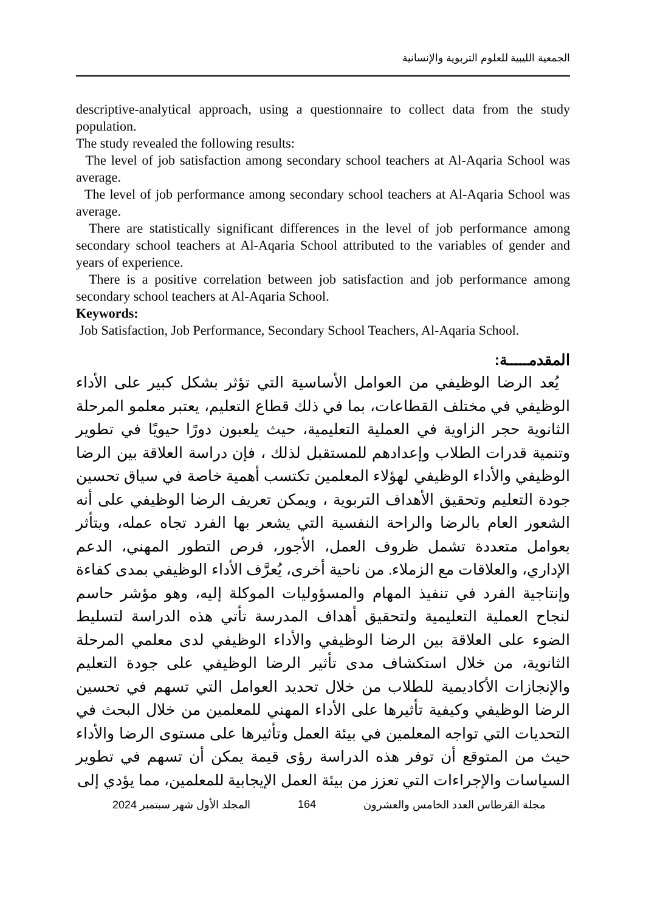الجمعية الليبية للعلوم التربوية والإنسانية
descriptive-analytical approach, using a questionnaire to collect data from the study population.
The study revealed the following results:
The level of job satisfaction among secondary school teachers at Al-Aqaria School was average.
The level of job performance among secondary school teachers at Al-Aqaria School was average.
There are statistically significant differences in the level of job performance among secondary school teachers at Al-Aqaria School attributed to the variables of gender and years of experience.
There is a positive correlation between job satisfaction and job performance among secondary school teachers at Al-Aqaria School.
Keywords:
Job Satisfaction, Job Performance, Secondary School Teachers, Al-Aqaria School.
المقدمـــــة:
يُعد الرضا الوظيفي من العوامل الأساسية التي تؤثر بشكل كبير على الأداء الوظيفي في مختلف القطاعات، بما في ذلك قطاع التعليم، يعتبر معلمو المرحلة الثانوية حجر الزاوية في العملية التعليمية، حيث يلعبون دورًا حيويًا في تطوير وتنمية قدرات الطلاب وإعدادهم للمستقبل لذلك ، فإن دراسة العلاقة بين الرضا الوظيفي والأداء الوظيفي لهؤلاء المعلمين تكتسب أهمية خاصة في سياق تحسين جودة التعليم وتحقيق الأهداف التربوية ، ويمكن تعريف الرضا الوظيفي على أنه الشعور العام بالرضا والراحة النفسية التي يشعر بها الفرد تجاه عمله، ويتأثر بعوامل متعددة تشمل ظروف العمل، الأجور، فرص التطور المهني، الدعم الإداري، والعلاقات مع الزملاء. من ناحية أخرى، يُعرَّف الأداء الوظيفي بمدى كفاءة وإنتاجية الفرد في تنفيذ المهام والمسؤوليات الموكلة إليه، وهو مؤشر حاسم لنجاح العملية التعليمية ولتحقيق أهداف المدرسة تأتي هذه الدراسة لتسليط الضوء على العلاقة بين الرضا الوظيفي والأداء الوظيفي لدى معلمي المرحلة الثانوية، من خلال استكشاف مدى تأثير الرضا الوظيفي على جودة التعليم والإنجازات الأكاديمية للطلاب من خلال تحديد العوامل التي تسهم في تحسين الرضا الوظيفي وكيفية تأثيرها على الأداء المهني للمعلمين من خلال البحث في التحديات التي تواجه المعلمين في بيئة العمل وتأثيرها على مستوى الرضا والأداء حيث من المتوقع أن توفر هذه الدراسة رؤى قيمة يمكن أن تسهم في تطوير السياسات والإجراءات التي تعزز من بيئة العمل الإيجابية للمعلمين، مما يؤدي إلى
مجلة القرطاس العدد الخامس والعشرون 164 المجلد الأول شهر سبتمبر 2024